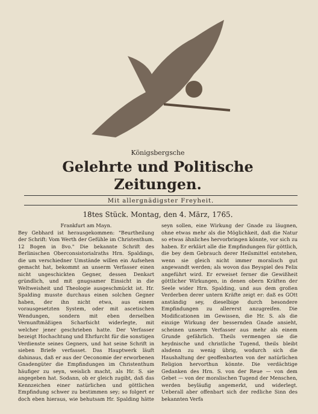Königsbergsche
Gelehrte und Politische Zeitungen.
Mit allergnädigster Freyheit.
18tes Stück. Montag, den 4. März, 1765.
Frankfurt am Mayn.
Bey Gebhard ist herausgekommen: "Beurtheilung der Schrift: Vom Werth der Gefühle im Christenthum. 12 Bogen in 8vo." Die bekannte Schrift des Berlinischen Oberconsistorialraths Hrn. Spaldings, die um verschiedner Umstände willen ein Aufsehen gemacht hat, bekommt an unserm Verfasser einen nicht ungeschickten Gegner, dessen Denkart gründlich, und mit gnugsamer Einsicht in die Weltweisheit und Theologie ausgeschmückt ist. Hr. Spalding musste durchaus einen solchen Gegner haben, der ihn nicht etwa, aus einem vorausgesetzten System, oder mit ascetischen Wendungen, sondern mit eben derselben Vernunftmäßigen Scharfsicht widerlegte, mit welcher jener geschrieben hatte. Der Verfasser bezeigt Hochachtung und Ehrfurcht für die sonstigen Verdienste seines Gegners, und hat seine Schrift in sieben Briefe verfasset. Das Hauptwerk läuft dahinaus, daß er aus der Oeconomie der erworbenen Gnadengüter die Empfindungen im Christenthum häufiger zu seyn, weislich macht, als Hr. S. sie angegeben hat. Sodann, ob er gleich zugibt, daß das Kennzeichen einer natürlichen und göttlichen Empfindung schwer zu bestimmen sey; so folgert er doch eben hieraus, wie behutsam Hr. Spalding hätte seyn sollen, eine Wirkung der Gnade zu läugnen, ohne etwas mehr als die Möglichkeit, daß die Natur so etwas ähnliches hervorbringen könnte, vor sich zu haben. Er erklärt alle die Empfindungen für göttlich, die bey dem Gebrauch derer Heilsmittel entstehen, wenn sie gleich nicht immer moralisch gut angewandt werden; als wovon das Beyspiel des Felix angeführt wird. Er erweiset ferner die Gewißheit göttlicher Wirkungen, in denen obern Kräften der Seele wider Hrn. Spalding, und aus dem großen Verderben derer untern Kräfte zeigt er: daß es GOtt anständig sey, dieselbige durch besondere Empfindungen zu allererst anzugreifen. Die Modificationen im Gewissen, die Hr. S. als die einzige Wirkung der bessernden Gnade ansieht, scheinen unserm Verfasser aus mehr als einem Grunde gefährlich. Theils vermengen sie die heydnische und christliche Tugend, theils bleibt alsdenn zu wenig übrig, wodurch sich die Haushaltung der geoffenbarten von der natürlichen Religion hervorthun könnte. Die verdächtige Gedanken des Hrn. S. von der Reue — von dem Gebet — von der moralischen Tugend der Menschen, werden beyläufig angemerkt, und widerlegt. Ueberall aber offenbart sich der redliche Sinn des bekannten Verfa